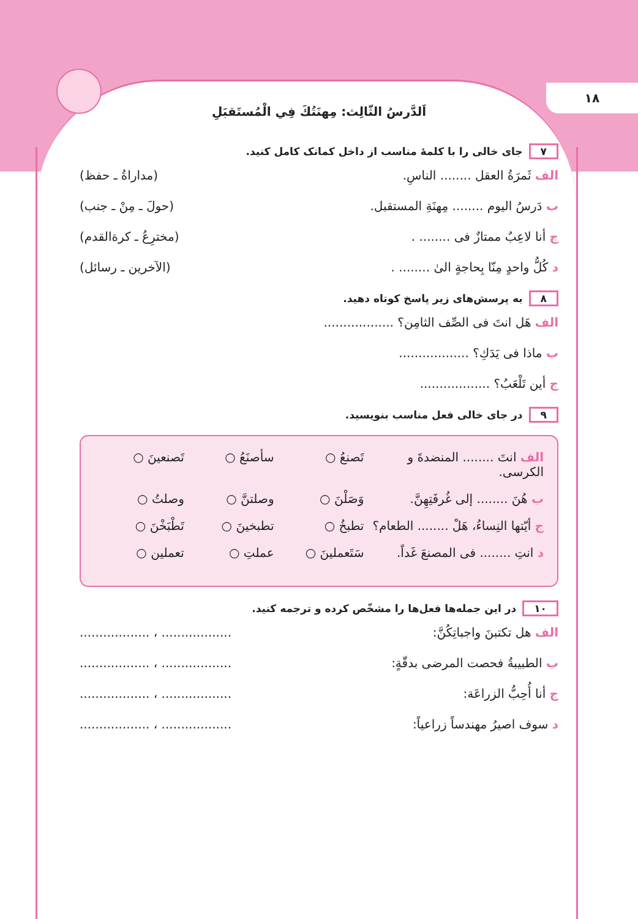۱۸
اَلدَّرسُ الثّالِث: مِهنَتُكَ فِي الْمُستَقبَلِ
۷ جای خالی را با کلمهٔ مناسب از داخل کمانک کامل کنید.
الف ثَمرَةُ العقل ........ الناسِ. (مداراةُ ـ حفظ)
ب دَرسُ اليوم ........ مِهنَةِ المستقبل. (حولَ ـ مِنْ ـ جنب)
ج أنا لاعِبٌ ممتازٌ فی ........ . (مخترِعُ ـ كرةالقدم)
د كُلُّ واحدٍ مِنّا بِحاجةٍ الیٰ ........ . (الآخرين ـ رسائل)
۸ به پرسش‌های زیر پاسخ کوتاه دهید.
الف هَل انتَ فی الصِّف الثامِن؟ ..................
ب ماذا فی يَدَكِ؟ ..................
ج أين تَلْعَبُ؟ ..................
۹ در جای خالی فعل مناسب بنویسید.
الف انتَ ........ المنضدةَ و الكرسی. تَصنعُ ○ سأصنَعُ ○ تَصنعينَ ○
ب هُنَ ........ إلی غُرفَتِهِنَّ. وَصَلْنَ ○ وصلتنَّ ○ وصلتُ ○
ج أيّتها النِساءُ، هَلْ ........ الطعام؟ تطبخُ ○ تطبخينَ ○ تَطْبَخْنَ ○
د انتِ ........ فی المصنعَ غَداً. سَتَعملينَ ○ عملتِ ○ تعملين ○
۱۰ در این جمله‌ها فعل‌ها را مشخّص کرده و ترجمه کنید.
الف هل تكتبنَ واجباتِكُنَّ:.................. ، ..................
ب الطبيبةُ فحصت المرضی بدقّةٍ:.................. ، ..................
ج أنا أُحِبُّ الزراعَة:.................. ، ..................
د سوف اصيرُ مهندساً زراعياً:.................. ، ..................